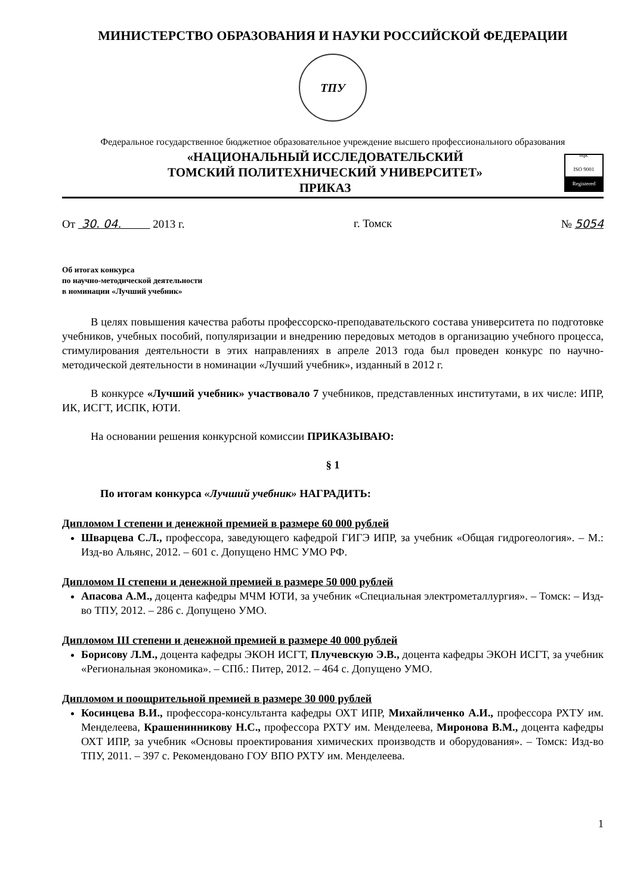МИНИСТЕРСТВО ОБРАЗОВАНИЯ И НАУКИ РОССИЙСКОЙ ФЕДЕРАЦИИ
ТПУ
Федеральное государственное бюджетное образовательное учреждение высшего профессионального образования
«НАЦИОНАЛЬНЫЙ ИССЛЕДОВАТЕЛЬСКИЙ
ТОМСКИЙ ПОЛИТЕХНИЧЕСКИЙ УНИВЕРСИТЕТ»
ПРИКАЗ
nqa.
ISO 9001
Registered
От 30. 04. 2013 г. г. Томск № 5054
Об итогах конкурса
по научно-методической деятельности
в номинации «Лучший учебник»
В целях повышения качества работы профессорско-преподавательского состава университета по подготовке учебников, учебных пособий, популяризации и внедрению передовых методов в организацию учебного процесса, стимулирования деятельности в этих направлениях в апреле 2013 года был проведен конкурс по научно-методической деятельности в номинации «Лучший учебник», изданный в 2012 г.
В конкурсе «Лучший учебник» участвовало 7 учебников, представленных институтами, в их числе: ИПР, ИК, ИСГТ, ИСПК, ЮТИ.
На основании решения конкурсной комиссии ПРИКАЗЫВАЮ:
§ 1
По итогам конкурса «Лучший учебник» НАГРАДИТЬ:
Дипломом I степени и денежной премией в размере 60 000 рублей
Шварцева С.Л., профессора, заведующего кафедрой ГИГЭ ИПР, за учебник «Общая гидрогеология». – М.: Изд-во Альянс, 2012. – 601 с. Допущено НМС УМО РФ.
Дипломом II степени и денежной премией в размере 50 000 рублей
Апасова А.М., доцента кафедры МЧМ ЮТИ, за учебник «Специальная электрометаллургия». – Томск: – Изд-во ТПУ, 2012. – 286 с. Допущено УМО.
Дипломом III степени и денежной премией в размере 40 000 рублей
Борисову Л.М., доцента кафедры ЭКОН ИСГТ, Плучевскую Э.В., доцента кафедры ЭКОН ИСГТ, за учебник «Региональная экономика». – СПб.: Питер, 2012. – 464 с. Допущено УМО.
Дипломом и поощрительной премией в размере 30 000 рублей
Косинцева В.И., профессора-консультанта кафедры ОХТ ИПР, Михайличенко А.И., профессора РХТУ им. Менделеева, Крашенинникову Н.С., профессора РХТУ им. Менделеева, Миронова В.М., доцента кафедры ОХТ ИПР, за учебник «Основы проектирования химических производств и оборудования». – Томск: Изд-во ТПУ, 2011. – 397 с. Рекомендовано ГОУ ВПО РХТУ им. Менделеева.
1